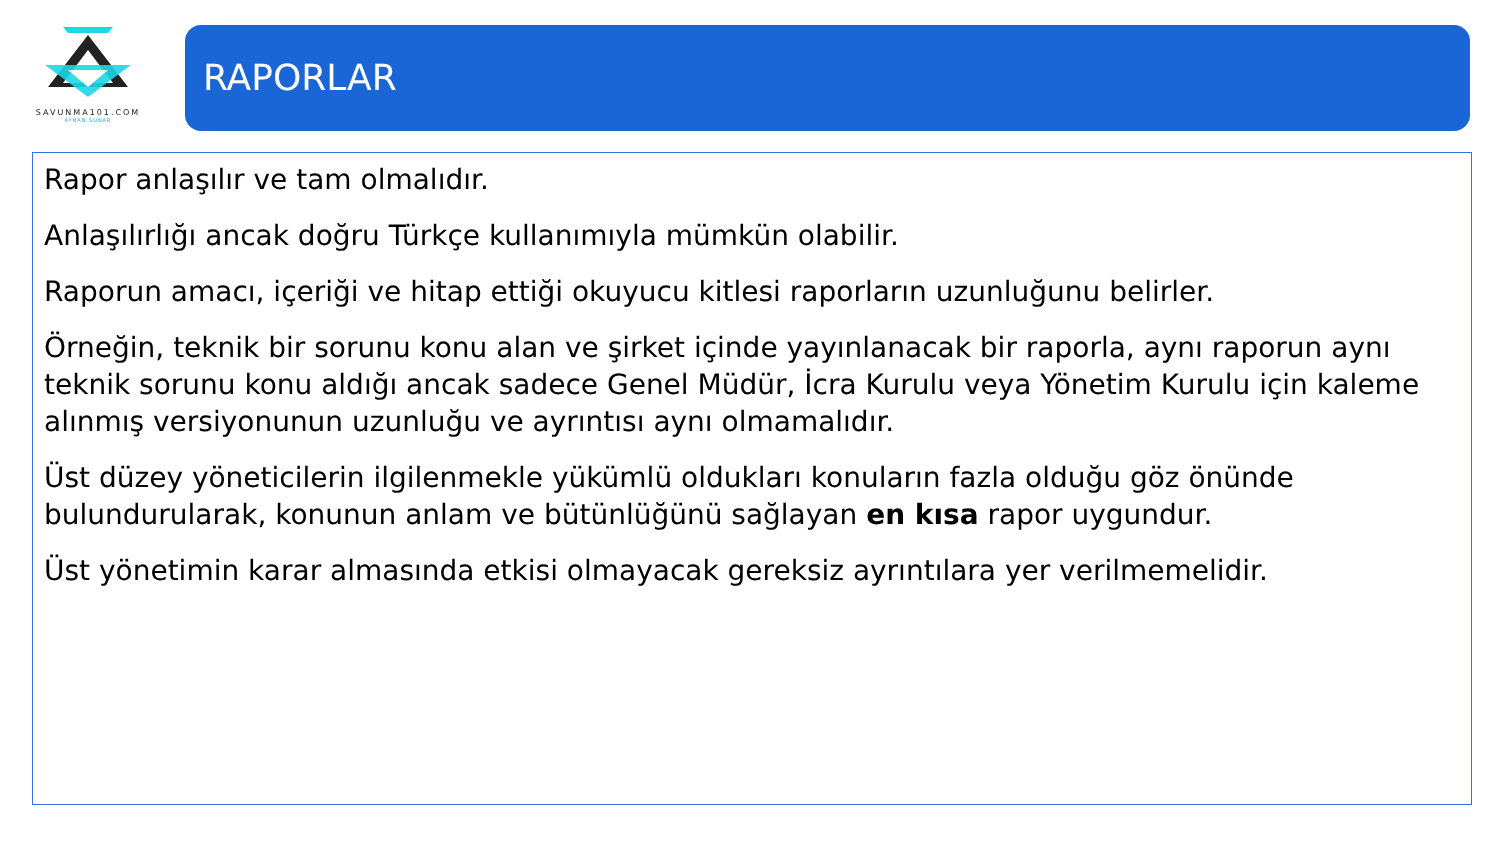SAVUNMA101.COM
AYHAN SUNAR
RAPORLAR
Rapor anlaşılır ve tam olmalıdır.
Anlaşılırlığı ancak doğru Türkçe kullanımıyla mümkün olabilir.
Raporun amacı, içeriği ve hitap ettiği okuyucu kitlesi raporların uzunluğunu belirler.
Örneğin, teknik bir sorunu konu alan ve şirket içinde yayınlanacak bir raporla, aynı raporun aynı teknik sorunu konu aldığı ancak sadece Genel Müdür, İcra Kurulu veya Yönetim Kurulu için kaleme alınmış versiyonunun uzunluğu ve ayrıntısı aynı olmamalıdır.
Üst düzey yöneticilerin ilgilenmekle yükümlü oldukları konuların fazla olduğu göz önünde bulundurularak, konunun anlam ve bütünlüğünü sağlayan en kısa rapor uygundur.
Üst yönetimin karar almasında etkisi olmayacak gereksiz ayrıntılara yer verilmemelidir.